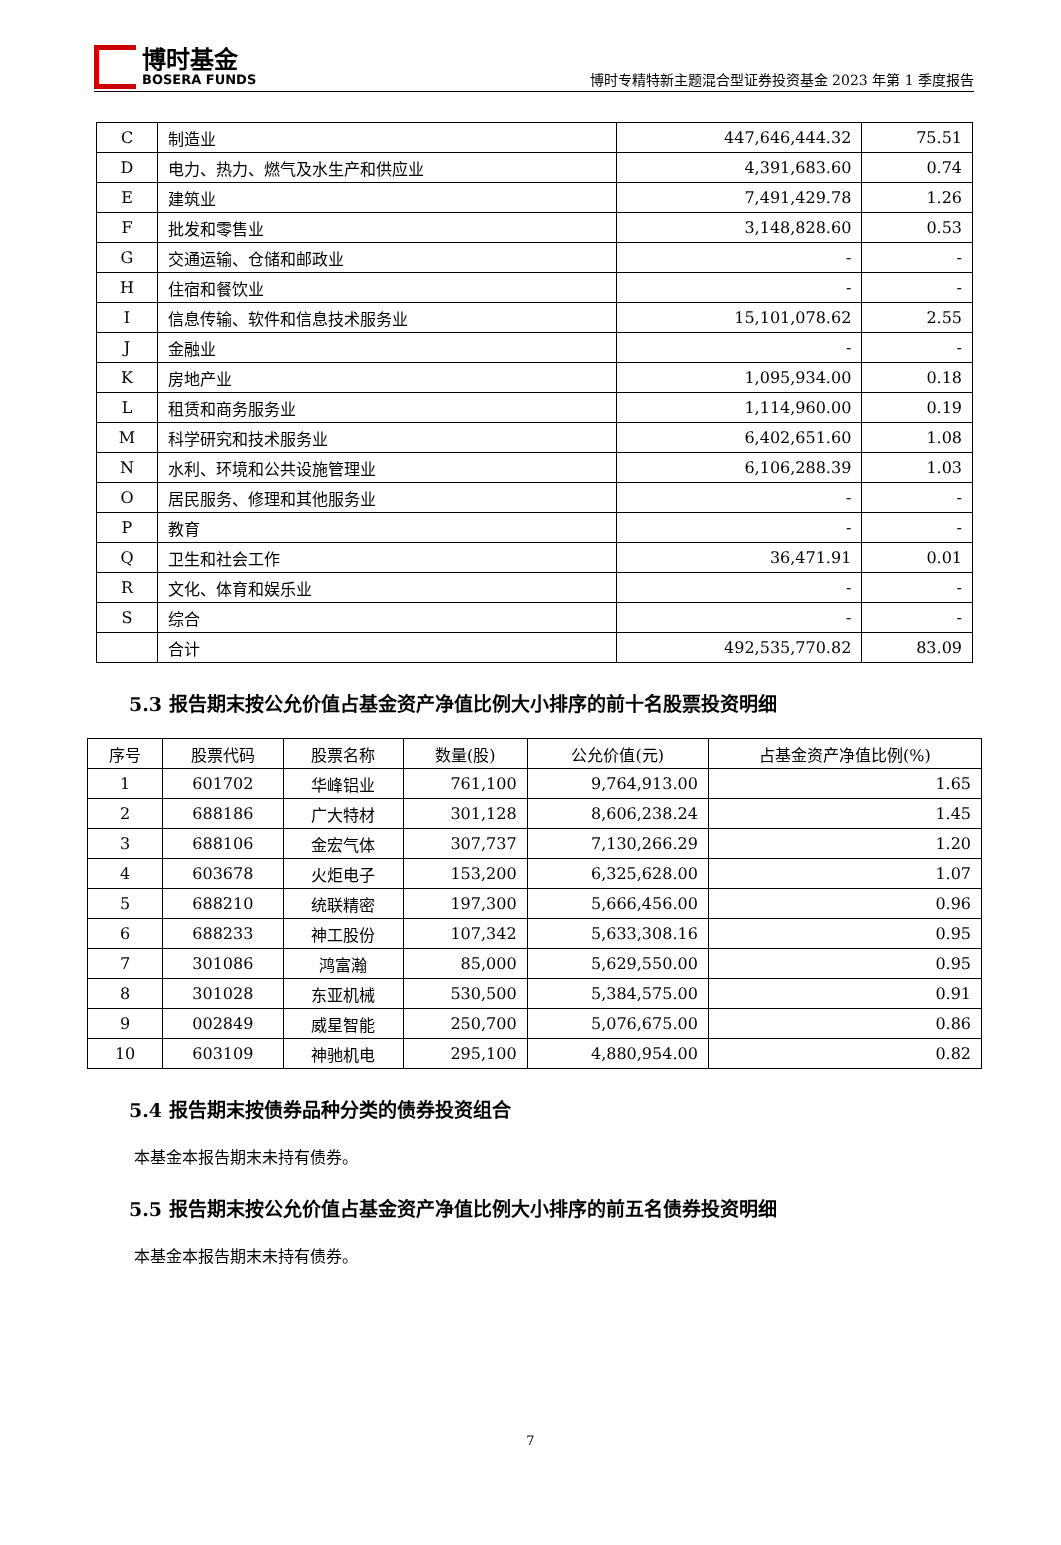博时基金
BOSERA FUNDS
博时专精特新主题混合型证券投资基金 2023 年第 1 季度报告
| C | 制造业 | 447,646,444.32 | 75.51 |
| D | 电力、热力、燃气及水生产和供应业 | 4,391,683.60 | 0.74 |
| E | 建筑业 | 7,491,429.78 | 1.26 |
| F | 批发和零售业 | 3,148,828.60 | 0.53 |
| G | 交通运输、仓储和邮政业 | - | - |
| H | 住宿和餐饮业 | - | - |
| I | 信息传输、软件和信息技术服务业 | 15,101,078.62 | 2.55 |
| J | 金融业 | - | - |
| K | 房地产业 | 1,095,934.00 | 0.18 |
| L | 租赁和商务服务业 | 1,114,960.00 | 0.19 |
| M | 科学研究和技术服务业 | 6,402,651.60 | 1.08 |
| N | 水利、环境和公共设施管理业 | 6,106,288.39 | 1.03 |
| O | 居民服务、修理和其他服务业 | - | - |
| P | 教育 | - | - |
| Q | 卫生和社会工作 | 36,471.91 | 0.01 |
| R | 文化、体育和娱乐业 | - | - |
| S | 综合 | - | - |
| | 合计 | 492,535,770.82 | 83.09 |
5.3 报告期末按公允价值占基金资产净值比例大小排序的前十名股票投资明细
| 序号 | 股票代码 | 股票名称 | 数量(股) | 公允价值(元) | 占基金资产净值比例(%) |
| --- | --- | --- | --- | --- | --- |
| 1 | 601702 | 华峰铝业 | 761,100 | 9,764,913.00 | 1.65 |
| 2 | 688186 | 广大特材 | 301,128 | 8,606,238.24 | 1.45 |
| 3 | 688106 | 金宏气体 | 307,737 | 7,130,266.29 | 1.20 |
| 4 | 603678 | 火炬电子 | 153,200 | 6,325,628.00 | 1.07 |
| 5 | 688210 | 统联精密 | 197,300 | 5,666,456.00 | 0.96 |
| 6 | 688233 | 神工股份 | 107,342 | 5,633,308.16 | 0.95 |
| 7 | 301086 | 鸿富瀚 | 85,000 | 5,629,550.00 | 0.95 |
| 8 | 301028 | 东亚机械 | 530,500 | 5,384,575.00 | 0.91 |
| 9 | 002849 | 威星智能 | 250,700 | 5,076,675.00 | 0.86 |
| 10 | 603109 | 神驰机电 | 295,100 | 4,880,954.00 | 0.82 |
5.4 报告期末按债券品种分类的债券投资组合
本基金本报告期末未持有债券。
5.5 报告期末按公允价值占基金资产净值比例大小排序的前五名债券投资明细
本基金本报告期末未持有债券。
7